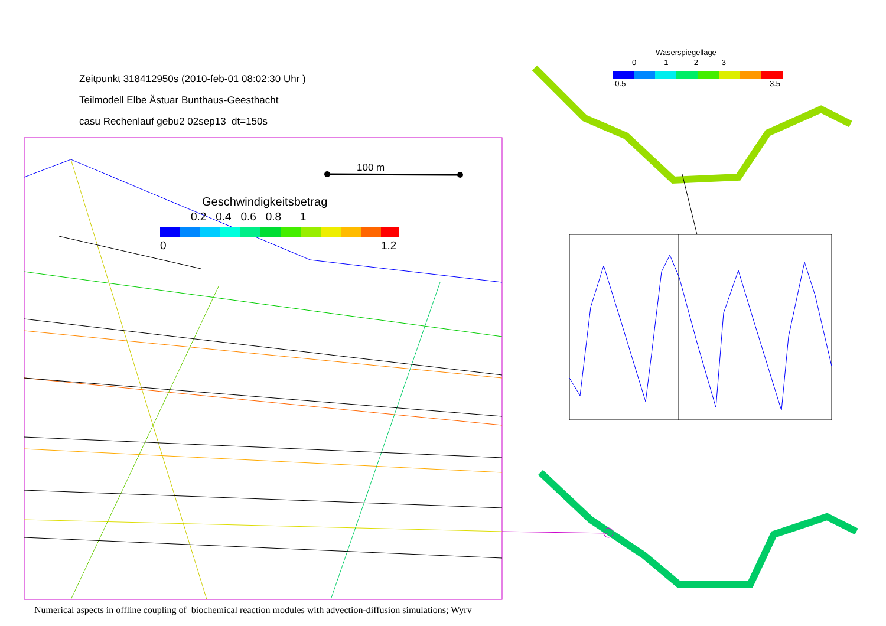Zeitpunkt 318412950s (2010-feb-01 08:02:30 Uhr )
Teilmodell Elbe Ästuar Bunthaus-Geesthacht
casu Rechenlauf gebu2 02sep13 dt=150s
100 m
Geschwindigkeitsbetrag
0.2 0.4 0.6 0.8 1
0 1.2
Waserspiegellage
0 1 2 3
-0.5 3.5
Numerical aspects in offline coupling of biochemical reaction modules with advection-diffusion simulations; Wyrv